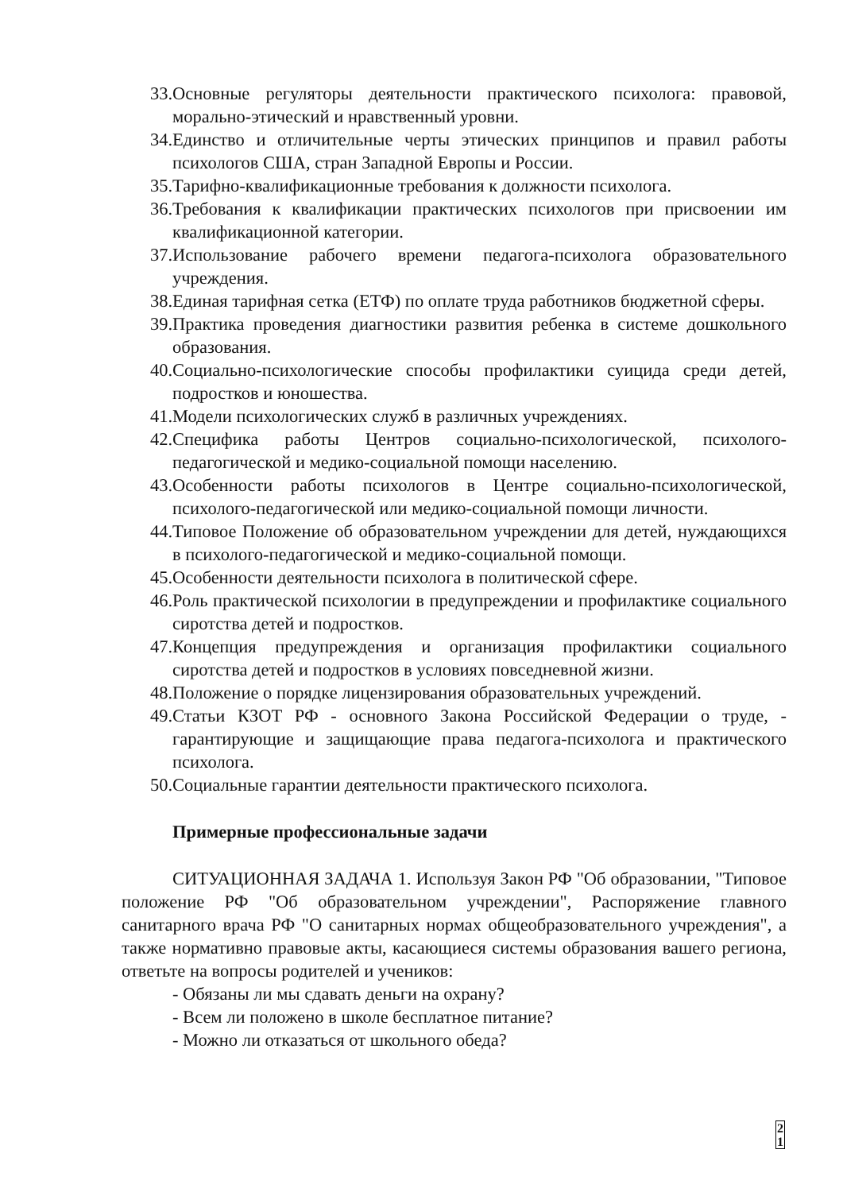33. Основные регуляторы деятельности практического психолога: правовой, морально-этический и нравственный уровни.
34. Единство и отличительные черты этических принципов и правил работы психологов США, стран Западной Европы и России.
35. Тарифно-квалификационные требования к должности психолога.
36. Требования к квалификации практических психологов при присвоении им квалификационной категории.
37. Использование рабочего времени педагога-психолога образовательного учреждения.
38. Единая тарифная сетка (ЕТФ) по оплате труда работников бюджетной сферы.
39. Практика проведения диагностики развития ребенка в системе дошкольного образования.
40. Социально-психологические способы профилактики суицида среди детей, подростков и юношества.
41. Модели психологических служб в различных учреждениях.
42. Специфика работы Центров социально-психологической, психолого-педагогической и медико-социальной помощи населению.
43. Особенности работы психологов в Центре социально-психологической, психолого-педагогической или медико-социальной помощи личности.
44. Типовое Положение об образовательном учреждении для детей, нуждающихся в психолого-педагогической и медико-социальной помощи.
45. Особенности деятельности психолога в политической сфере.
46. Роль практической психологии в предупреждении и профилактике социального сиротства детей и подростков.
47. Концепция предупреждения и организация профилактики социального сиротства детей и подростков в условиях повседневной жизни.
48. Положение о порядке лицензирования образовательных учреждений.
49. Статьи КЗОТ РФ - основного Закона Российской Федерации о труде, - гарантирующие и защищающие права педагога-психолога и практического психолога.
50. Социальные гарантии деятельности практического психолога.
Примерные профессиональные задачи
СИТУАЦИОННАЯ ЗАДАЧА 1. Используя Закон РФ "Об образовании, "Типовое положение РФ "Об образовательном учреждении", Распоряжение главного санитарного врача РФ "О санитарных нормах общеобразовательного учреждения", а также нормативно правовые акты, касающиеся системы образования вашего региона, ответьте на вопросы родителей и учеников:
- Обязаны ли мы сдавать деньги на охрану?
- Всем ли положено в школе бесплатное питание?
- Можно ли отказаться от школьного обеда?
2 1